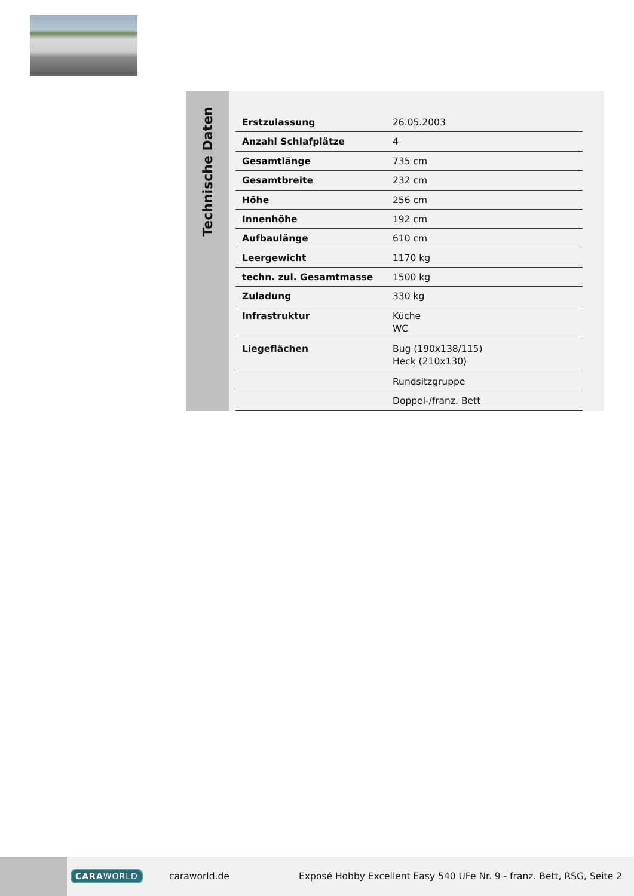Technische Daten
| Erstzulassung | 26.05.2003 |
| Anzahl Schlafplätze | 4 |
| Gesamtlänge | 735 cm |
| Gesamtbreite | 232 cm |
| Höhe | 256 cm |
| Innenhöhe | 192 cm |
| Aufbaulänge | 610 cm |
| Leergewicht | 1170 kg |
| techn. zul. Gesamtmasse | 1500 kg |
| Zuladung | 330 kg |
| Infrastruktur | Küche WC |
| Liegeflächen | Bug (190x138/115) Heck (210x130) |
| | Rundsitzgruppe |
| | Doppel-/franz. Bett |
CARAWORLD caraworld.de
Exposé Hobby Excellent Easy 540 UFe Nr. 9 - franz. Bett, RSG, Seite 2